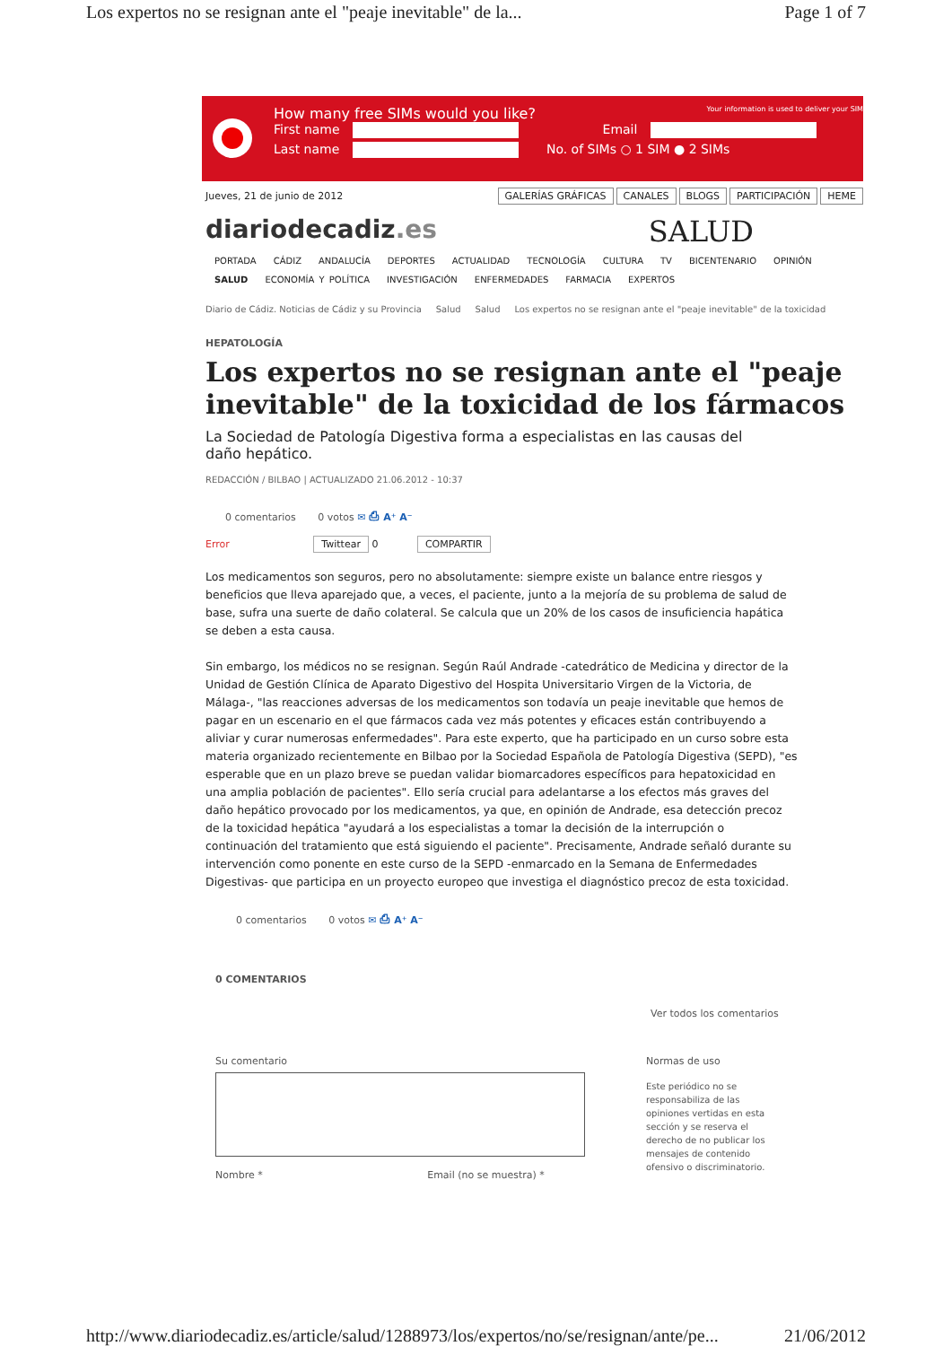Los expertos no se resignan ante el "peaje inevitable" de la... Page 1 of 7
How many free SIMs would you like? Your information is used to deliver your SIM
First name Email
Last name No. of SIMs ○ 1 SIM ● 2 SIMs
Jueves, 21 de junio de 2012 GALERÍAS GRÁFICAS CANALES BLOGS PARTICIPACIÓN HEME
diariodecadiz.es SALUD
PORTADA CÁDIZ ANDALUCÍA DEPORTES ACTUALIDAD TECNOLOGÍA CULTURA TV BICENTENARIO OPINIÓN
SALUD ECONOMÍA Y POLÍTICA INVESTIGACIÓN ENFERMEDADES FARMACIA EXPERTOS
Diario de Cádiz. Noticias de Cádiz y su Provincia Salud Salud Los expertos no se resignan ante el "peaje inevitable" de la toxicidad
HEPATOLOGÍA
Los expertos no se resignan ante el "peaje inevitable" de la toxicidad de los fármacos
La Sociedad de Patología Digestiva forma a especialistas en las causas del daño hepático.
REDACCIÓN / BILBAO | ACTUALIZADO 21.06.2012 - 10:37
0 comentarios 0 votos ✉ ⎙ A⁺ A⁻
Error Twittear 0 COMPARTIR
Los medicamentos son seguros, pero no absolutamente: siempre existe un balance entre riesgos y beneficios que lleva aparejado que, a veces, el paciente, junto a la mejoría de su problema de salud de base, sufra una suerte de daño colateral. Se calcula que un 20% de los casos de insuficiencia hapática se deben a esta causa.
Sin embargo, los médicos no se resignan. Según Raúl Andrade -catedrático de Medicina y director de la Unidad de Gestión Clínica de Aparato Digestivo del Hospita Universitario Virgen de la Victoria, de Málaga-, "las reacciones adversas de los medicamentos son todavía un peaje inevitable que hemos de pagar en un escenario en el que fármacos cada vez más potentes y eficaces están contribuyendo a aliviar y curar numerosas enfermedades". Para este experto, que ha participado en un curso sobre esta materia organizado recientemente en Bilbao por la Sociedad Española de Patología Digestiva (SEPD), "es esperable que en un plazo breve se puedan validar biomarcadores específicos para hepatoxicidad en una amplia población de pacientes". Ello sería crucial para adelantarse a los efectos más graves del daño hepático provocado por los medicamentos, ya que, en opinión de Andrade, esa detección precoz de la toxicidad hepática "ayudará a los especialistas a tomar la decisión de la interrupción o continuación del tratamiento que está siguiendo el paciente". Precisamente, Andrade señaló durante su intervención como ponente en este curso de la SEPD -enmarcado en la Semana de Enfermedades Digestivas- que participa en un proyecto europeo que investiga el diagnóstico precoz de esta toxicidad.
0 comentarios 0 votos ✉ ⎙ A⁺ A⁻
0 COMENTARIOS
Ver todos los comentarios
Su comentario
Nombre * Email (no se muestra) *
Normas de uso
Este periódico no se responsabiliza de las opiniones vertidas en esta sección y se reserva el derecho de no publicar los mensajes de contenido ofensivo o discriminatorio.
http://www.diariodecadiz.es/article/salud/1288973/los/expertos/no/se/resignan/ante/pe... 21/06/2012